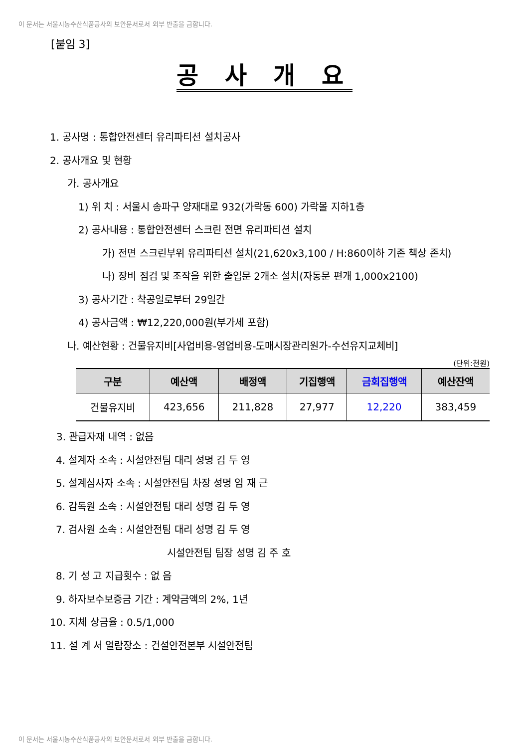이 문서는 서울시농수산식품공사의 보안문서로서 외부 반출을 금합니다.
[붙임 3]
공 사 개 요
1. 공사명 : 통합안전센터 유리파티션 설치공사
2. 공사개요 및 현황
가. 공사개요
1) 위 치 : 서울시 송파구 양재대로 932(가락동 600) 가락몰 지하1층
2) 공사내용 : 통합안전센터 스크린 전면 유리파티션 설치
가) 전면 스크린부위 유리파티션 설치(21,620x3,100 / H:860이하 기존 책상 존치)
나) 장비 점검 및 조작을 위한 출입문 2개소 설치(자동문 편개 1,000x2100)
3) 공사기간 : 착공일로부터 29일간
4) 공사금액 : ₩12,220,000원(부가세 포함)
나. 예산현황 : 건물유지비[사업비용-영업비용-도매시장관리원가-수선유지교체비]
(단위:천원)
| 구분 | 예산액 | 배정액 | 기집행액 | 금회집행액 | 예산잔액 |
| --- | --- | --- | --- | --- | --- |
| 건물유지비 | 423,656 | 211,828 | 27,977 | 12,220 | 383,459 |
3. 관급자재 내역 : 없음
4. 설계자 소속 : 시설안전팀 대리 성명 김 두 영
5. 설계심사자 소속 : 시설안전팀 차장 성명 임 재 근
6. 감독원 소속 : 시설안전팀 대리 성명 김 두 영
7. 검사원 소속 : 시설안전팀 대리 성명 김 두 영
시설안전팀 팀장 성명 김 주 호
8. 기 성 고 지급횟수 : 없 음
9. 하자보수보증금 기간 : 계약금액의 2%, 1년
10. 지체 상금율 : 0.5/1,000
11. 설 계 서 열람장소 : 건설안전본부 시설안전팀
이 문서는 서울시농수산식품공사의 보안문서로서 외부 반출을 금합니다.